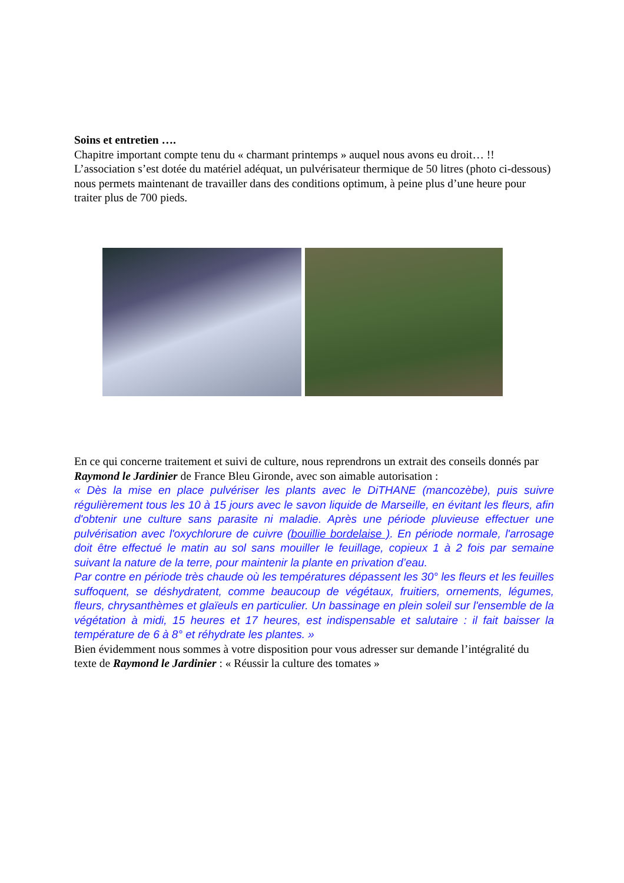Soins et entretien ….
Chapitre important compte tenu du « charmant printemps » auquel nous avons eu droit… !!
L’association s’est dotée du matériel adéquat, un pulvérisateur thermique de 50 litres (photo ci-dessous) nous permets maintenant de travailler dans des conditions optimum, à peine plus d’une heure pour traiter plus de 700 pieds.
En ce qui concerne traitement et suivi de culture, nous reprendrons un extrait des conseils donnés par Raymond le Jardinier de France Bleu Gironde, avec son aimable autorisation :
« Dès la mise en place pulvériser les plants avec le DiTHANE (mancozèbe), puis suivre régulièrement tous les 10 à 15 jours avec le savon liquide de Marseille, en évitant les fleurs, afin d'obtenir une culture sans parasite ni maladie. Après une période pluvieuse effectuer une pulvérisation avec l'oxychlorure de cuivre (bouillie bordelaise ). En période normale, l'arrosage doit être effectué le matin au sol sans mouiller le feuillage, copieux 1 à 2 fois par semaine suivant la nature de la terre, pour maintenir la plante en privation d’eau.
Par contre en période très chaude où les températures dépassent les 30° les fleurs et les feuilles suffoquent, se déshydratent, comme beaucoup de végétaux, fruitiers, ornements, légumes, fleurs, chrysanthèmes et glaïeuls en particulier. Un bassinage en plein soleil sur l'ensemble de la végétation à midi, 15 heures et 17 heures, est indispensable et salutaire : il fait baisser la température de 6 à 8° et réhydrate les plantes. »
Bien évidemment nous sommes à votre disposition pour vous adresser sur demande l’intégralité du texte de Raymond le Jardinier : « Réussir la culture des tomates »